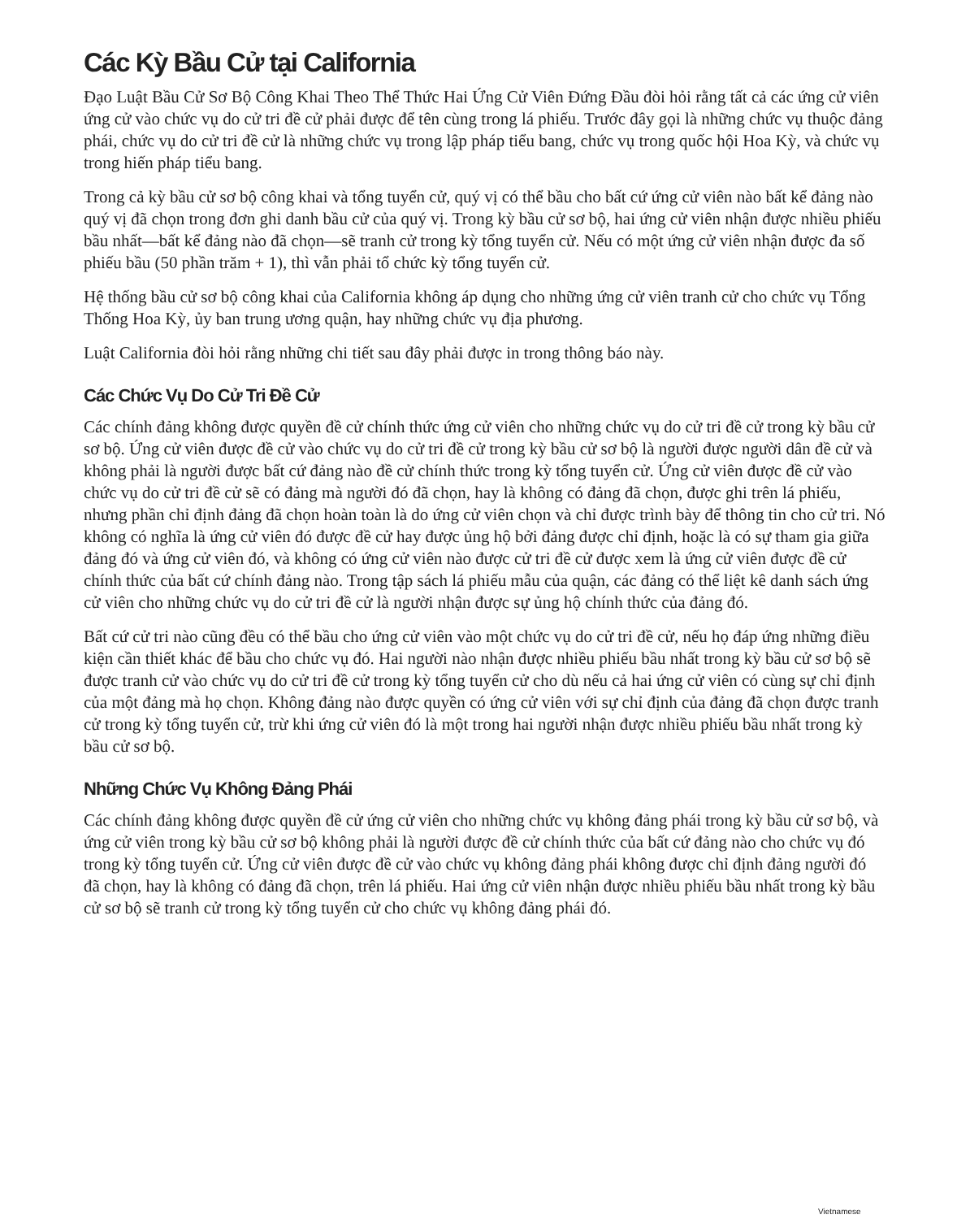Các Kỳ Bầu Cử tại California
Đạo Luật Bầu Cử Sơ Bộ Công Khai Theo Thể Thức Hai Ứng Cử Viên Đứng Đầu đòi hỏi rằng tất cả các ứng cử viên ứng cử vào chức vụ do cử tri đề cử phải được để tên cùng trong lá phiếu. Trước đây gọi là những chức vụ thuộc đảng phái, chức vụ do cử tri đề cử là những chức vụ trong lập pháp tiểu bang, chức vụ trong quốc hội Hoa Kỳ, và chức vụ trong hiến pháp tiểu bang.
Trong cả kỳ bầu cử sơ bộ công khai và tổng tuyển cử, quý vị có thể bầu cho bất cứ ứng cử viên nào bất kể đảng nào quý vị đã chọn trong đơn ghi danh bầu cử của quý vị. Trong kỳ bầu cử sơ bộ, hai ứng cử viên nhận được nhiều phiếu bầu nhất—bất kể đảng nào đã chọn—sẽ tranh cử trong kỳ tổng tuyển cử. Nếu có một ứng cử viên nhận được đa số phiếu bầu (50 phần trăm + 1), thì vẫn phải tổ chức kỳ tổng tuyển cử.
Hệ thống bầu cử sơ bộ công khai của California không áp dụng cho những ứng cử viên tranh cử cho chức vụ Tổng Thống Hoa Kỳ, ủy ban trung ương quận, hay những chức vụ địa phương.
Luật California đòi hỏi rằng những chi tiết sau đây phải được in trong thông báo này.
Các Chức Vụ Do Cử Tri Đề Cử
Các chính đảng không được quyền đề cử chính thức ứng cử viên cho những chức vụ do cử tri đề cử trong kỳ bầu cử sơ bộ. Ứng cử viên được đề cử vào chức vụ do cử tri đề cử trong kỳ bầu cử sơ bộ là người được người dân đề cử và không phải là người được bất cứ đảng nào đề cử chính thức trong kỳ tổng tuyển cử. Ứng cử viên được đề cử vào chức vụ do cử tri đề cử sẽ có đảng mà người đó đã chọn, hay là không có đảng đã chọn, được ghi trên lá phiếu, nhưng phần chỉ định đảng đã chọn hoàn toàn là do ứng cử viên chọn và chỉ được trình bày để thông tin cho cử tri. Nó không có nghĩa là ứng cử viên đó được đề cử hay được ủng hộ bởi đảng được chỉ định, hoặc là có sự tham gia giữa đảng đó và ứng cử viên đó, và không có ứng cử viên nào được cử tri đề cử được xem là ứng cử viên được đề cử chính thức của bất cứ chính đảng nào. Trong tập sách lá phiếu mẫu của quận, các đảng có thể liệt kê danh sách ứng cử viên cho những chức vụ do cử tri đề cử là người nhận được sự ủng hộ chính thức của đảng đó.
Bất cứ cử tri nào cũng đều có thể bầu cho ứng cử viên vào một chức vụ do cử tri đề cử, nếu họ đáp ứng những điều kiện cần thiết khác để bầu cho chức vụ đó. Hai người nào nhận được nhiều phiếu bầu nhất trong kỳ bầu cử sơ bộ sẽ được tranh cử vào chức vụ do cử tri đề cử trong kỳ tổng tuyển cử cho dù nếu cả hai ứng cử viên có cùng sự chỉ định của một đảng mà họ chọn. Không đảng nào được quyền có ứng cử viên với sự chỉ định của đảng đã chọn được tranh cử trong kỳ tổng tuyển cử, trừ khi ứng cử viên đó là một trong hai người nhận được nhiều phiếu bầu nhất trong kỳ bầu cử sơ bộ.
Những Chức Vụ Không Đảng Phái
Các chính đảng không được quyền đề cử ứng cử viên cho những chức vụ không đảng phái trong kỳ bầu cử sơ bộ, và ứng cử viên trong kỳ bầu cử sơ bộ không phải là người được đề cử chính thức của bất cứ đảng nào cho chức vụ đó trong kỳ tổng tuyển cử. Ứng cử viên được đề cử vào chức vụ không đảng phái không được chỉ định đảng người đó đã chọn, hay là không có đảng đã chọn, trên lá phiếu. Hai ứng cử viên nhận được nhiều phiếu bầu nhất trong kỳ bầu cử sơ bộ sẽ tranh cử trong kỳ tổng tuyển cử cho chức vụ không đảng phái đó.
Vietnamese